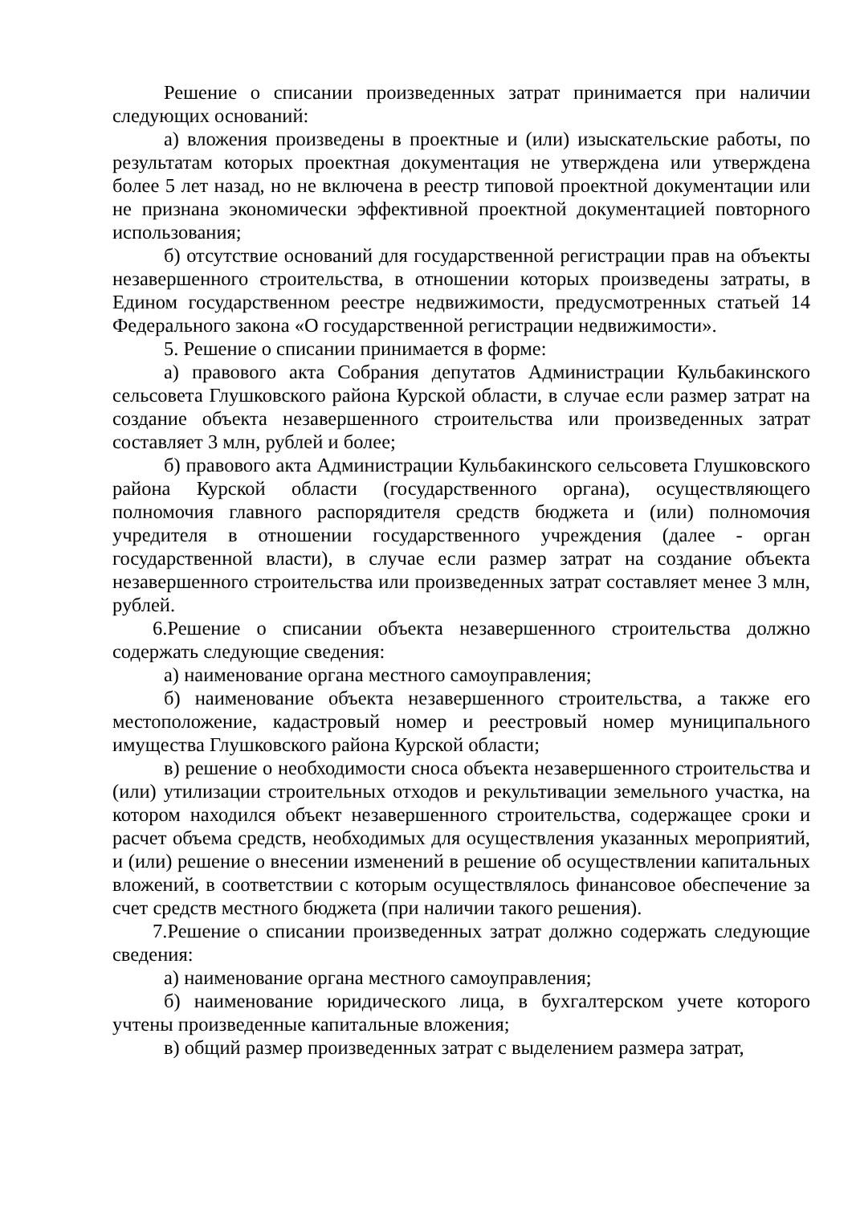Решение о списании произведенных затрат принимается при наличии следующих оснований:
а) вложения произведены в проектные и (или) изыскательские работы, по результатам которых проектная документация не утверждена или утверждена более 5 лет назад, но не включена в реестр типовой проектной документации или не признана экономически эффективной проектной документацией повторного использования;
б) отсутствие оснований для государственной регистрации прав на объекты незавершенного строительства, в отношении которых произведены затраты, в Едином государственном реестре недвижимости, предусмотренных статьей 14 Федерального закона «О государственной регистрации недвижимости».
5. Решение о списании принимается в форме:
а) правового акта Собрания депутатов Администрации Кульбакинского сельсовета Глушковского района Курской области, в случае если размер затрат на создание объекта незавершенного строительства или произведенных затрат составляет 3 млн, рублей и более;
б) правового акта Администрации Кульбакинского сельсовета Глушковского района Курской области (государственного органа), осуществляющего полномочия главного распорядителя средств бюджета и (или) полномочия учредителя в отношении государственного учреждения (далее - орган государственной власти), в случае если размер затрат на создание объекта незавершенного строительства или произведенных затрат составляет менее 3 млн, рублей.
6.Решение о списании объекта незавершенного строительства должно содержать следующие сведения:
а) наименование органа местного самоуправления;
б) наименование объекта незавершенного строительства, а также его местоположение, кадастровый номер и реестровый номер муниципального имущества Глушковского района Курской области;
в) решение о необходимости сноса объекта незавершенного строительства и (или) утилизации строительных отходов и рекультивации земельного участка, на котором находился объект незавершенного строительства, содержащее сроки и расчет объема средств, необходимых для осуществления указанных мероприятий, и (или) решение о внесении изменений в решение об осуществлении капитальных вложений, в соответствии с которым осуществлялось финансовое обеспечение за счет средств местного бюджета (при наличии такого решения).
7.Решение о списании произведенных затрат должно содержать следующие сведения:
а) наименование органа местного самоуправления;
б) наименование юридического лица, в бухгалтерском учете которого учтены произведенные капитальные вложения;
в) общий размер произведенных затрат с выделением размера затрат,